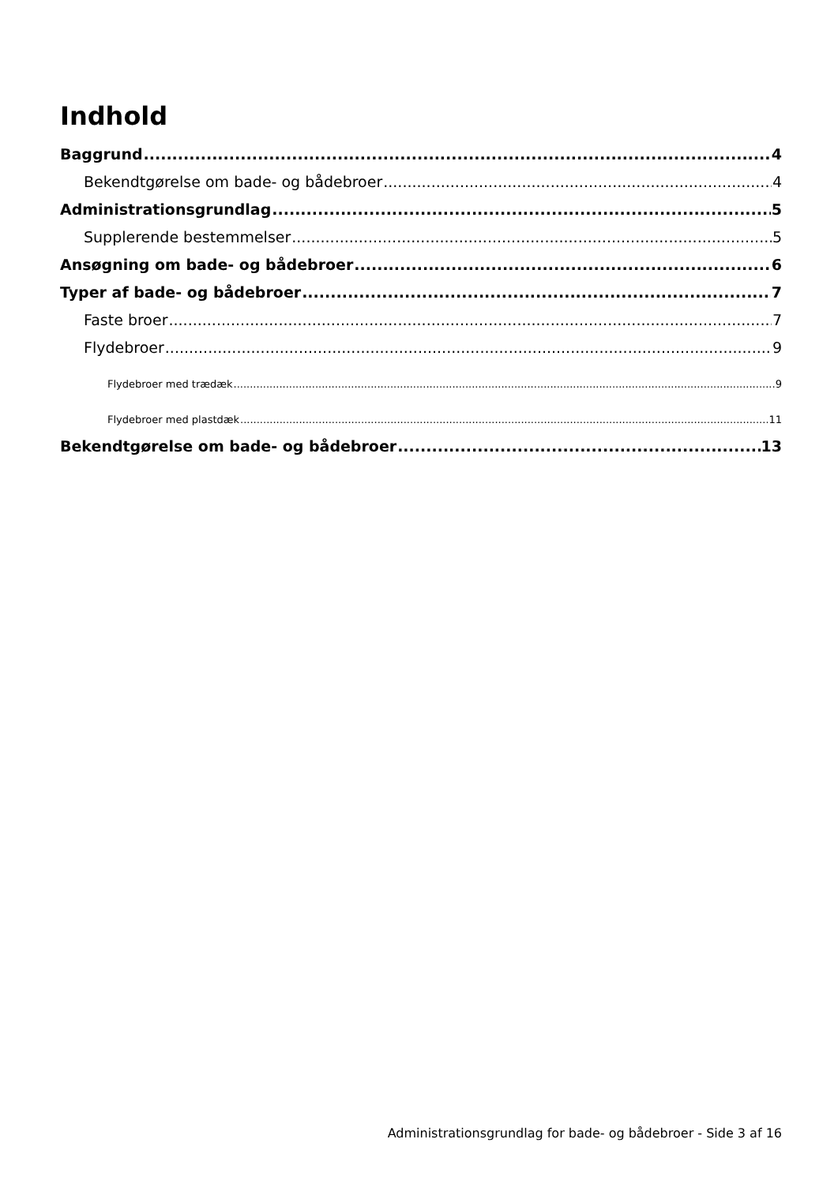Indhold
Baggrund 4
Bekendtgørelse om bade- og bådebroer 4
Administrationsgrundlag 5
Supplerende bestemmelser 5
Ansøgning om bade- og bådebroer 6
Typer af bade- og bådebroer 7
Faste broer 7
Flydebroer 9
Flydebroer med trædæk 9
Flydebroer med plastdæk 11
Bekendtgørelse om bade- og bådebroer 13
Administrationsgrundlag for bade- og bådebroer - Side 3 af 16